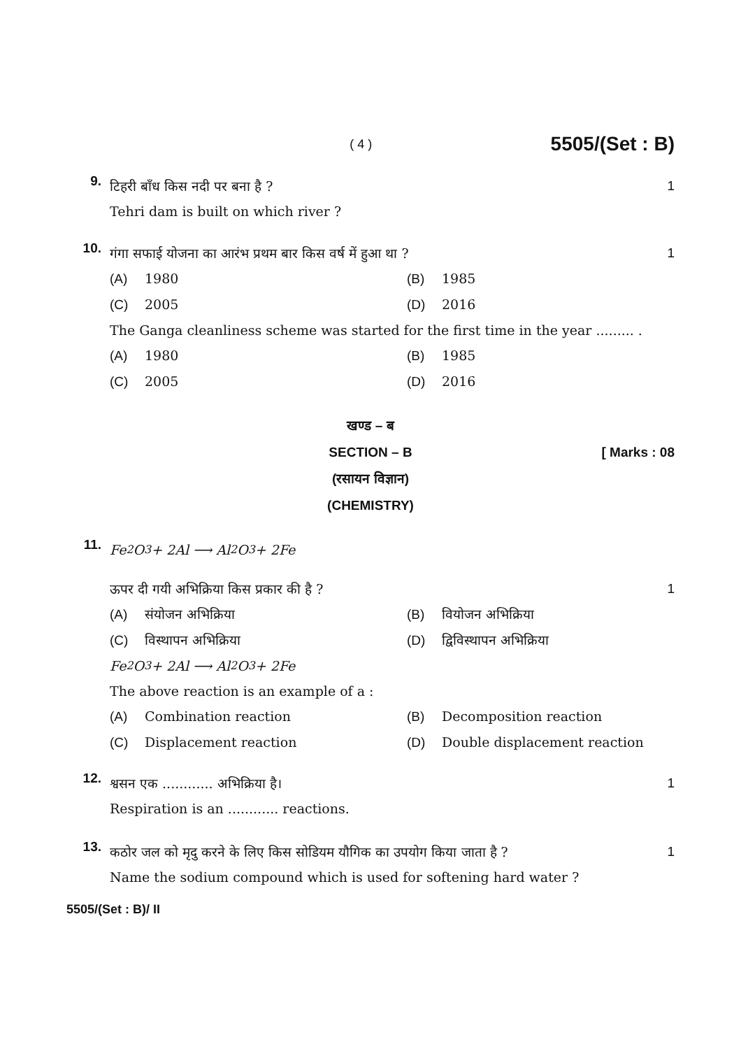( 4 ) 5505/(Set : B)
9.
टिहरी बाँध किस नदी पर बना है ? 1
Tehri dam is built on which river ?
10.
गंगा सफाई योजना का आरंभ प्रथम बार किस वर्ष में हुआ था ? 1
(A) 1980
(B) 1985
(C) 2005
(D) 2016
The Ganga cleanliness scheme was started for the first time in the year ......... .
(A) 1980
(B) 1985
(C) 2005
(D) 2016
खण्ड – ब
SECTION – B [ Marks : 08
(रसायन विज्ञान)
(CHEMISTRY)
11.
Fe<sub>2</sub>O<sub>3</sub> + 2Al ⟶ Al<sub>2</sub>O<sub>3</sub> + 2Fe
ऊपर दी गयी अभिक्रिया किस प्रकार की है ? 1
(A) संयोजन अभिक्रिया
(B) वियोजन अभिक्रिया
(C) विस्थापन अभिक्रिया
(D) द्विविस्थापन अभिक्रिया
Fe<sub>2</sub>O<sub>3</sub> + 2Al ⟶ Al<sub>2</sub>O<sub>3</sub> + 2Fe
The above reaction is an example of a :
(A) Combination reaction
(B) Decomposition reaction
(C) Displacement reaction
(D) Double displacement reaction
12.
श्वसन एक ............ अभिक्रिया है। 1
Respiration is an ............ reactions.
13.
कठोर जल को मृदु करने के लिए किस सोडियम यौगिक का उपयोग किया जाता है ? 1
Name the sodium compound which is used for softening hard water ?
5505/(Set : B)/ II